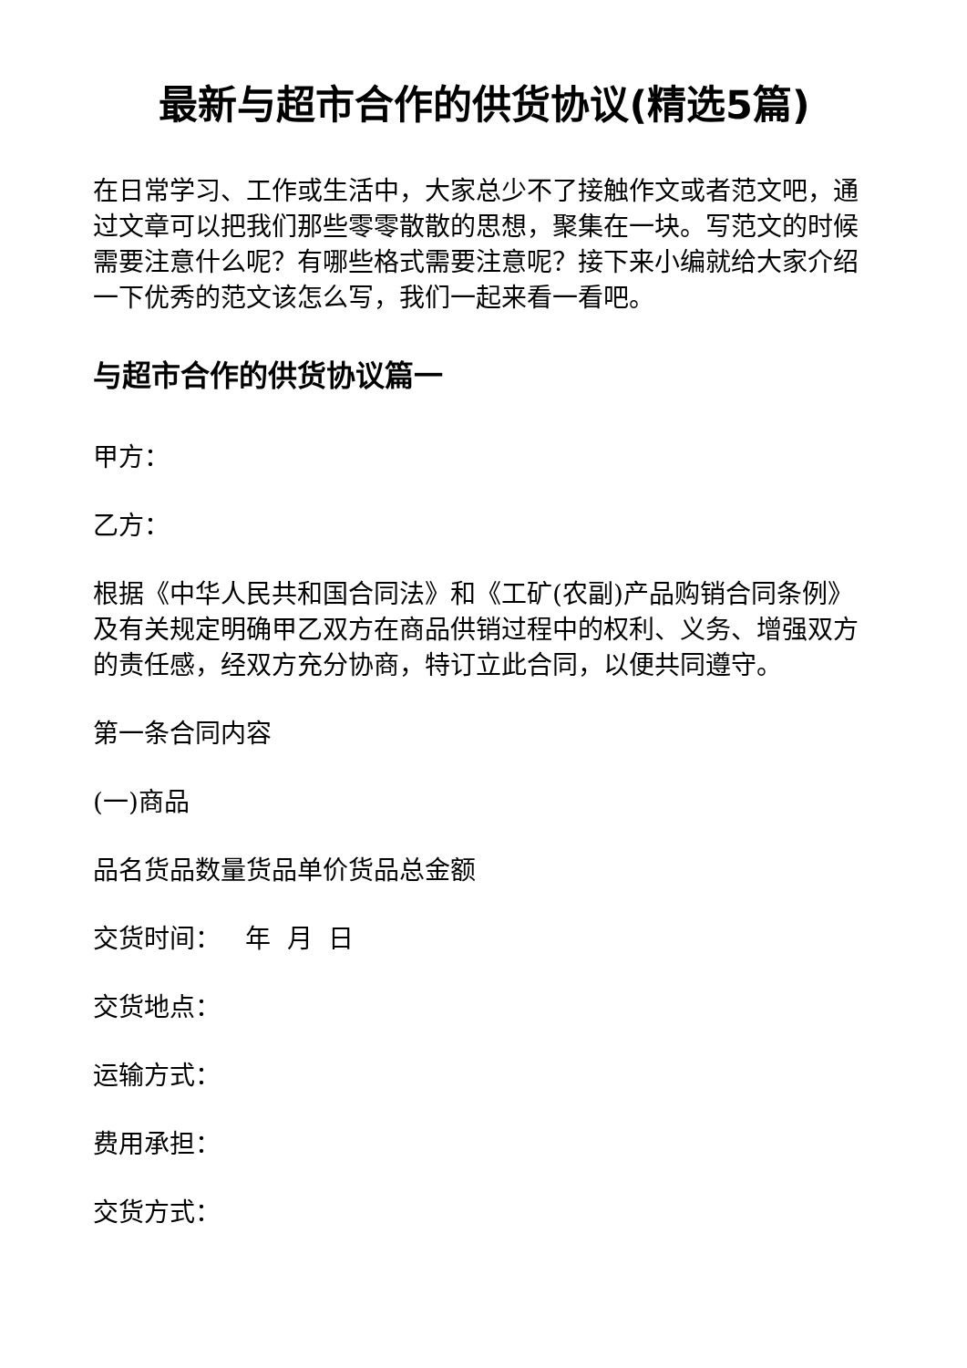最新与超市合作的供货协议(精选5篇)
在日常学习、工作或生活中，大家总少不了接触作文或者范文吧，通过文章可以把我们那些零零散散的思想，聚集在一块。写范文的时候需要注意什么呢？有哪些格式需要注意呢？接下来小编就给大家介绍一下优秀的范文该怎么写，我们一起来看一看吧。
与超市合作的供货协议篇一
甲方：
乙方：
根据《中华人民共和国合同法》和《工矿(农副)产品购销合同条例》及有关规定明确甲乙双方在商品供销过程中的权利、义务、增强双方的责任感，经双方充分协商，特订立此合同，以便共同遵守。
第一条合同内容
(一)商品
品名货品数量货品单价货品总金额
交货时间： 年 月 日
交货地点：
运输方式：
费用承担：
交货方式：